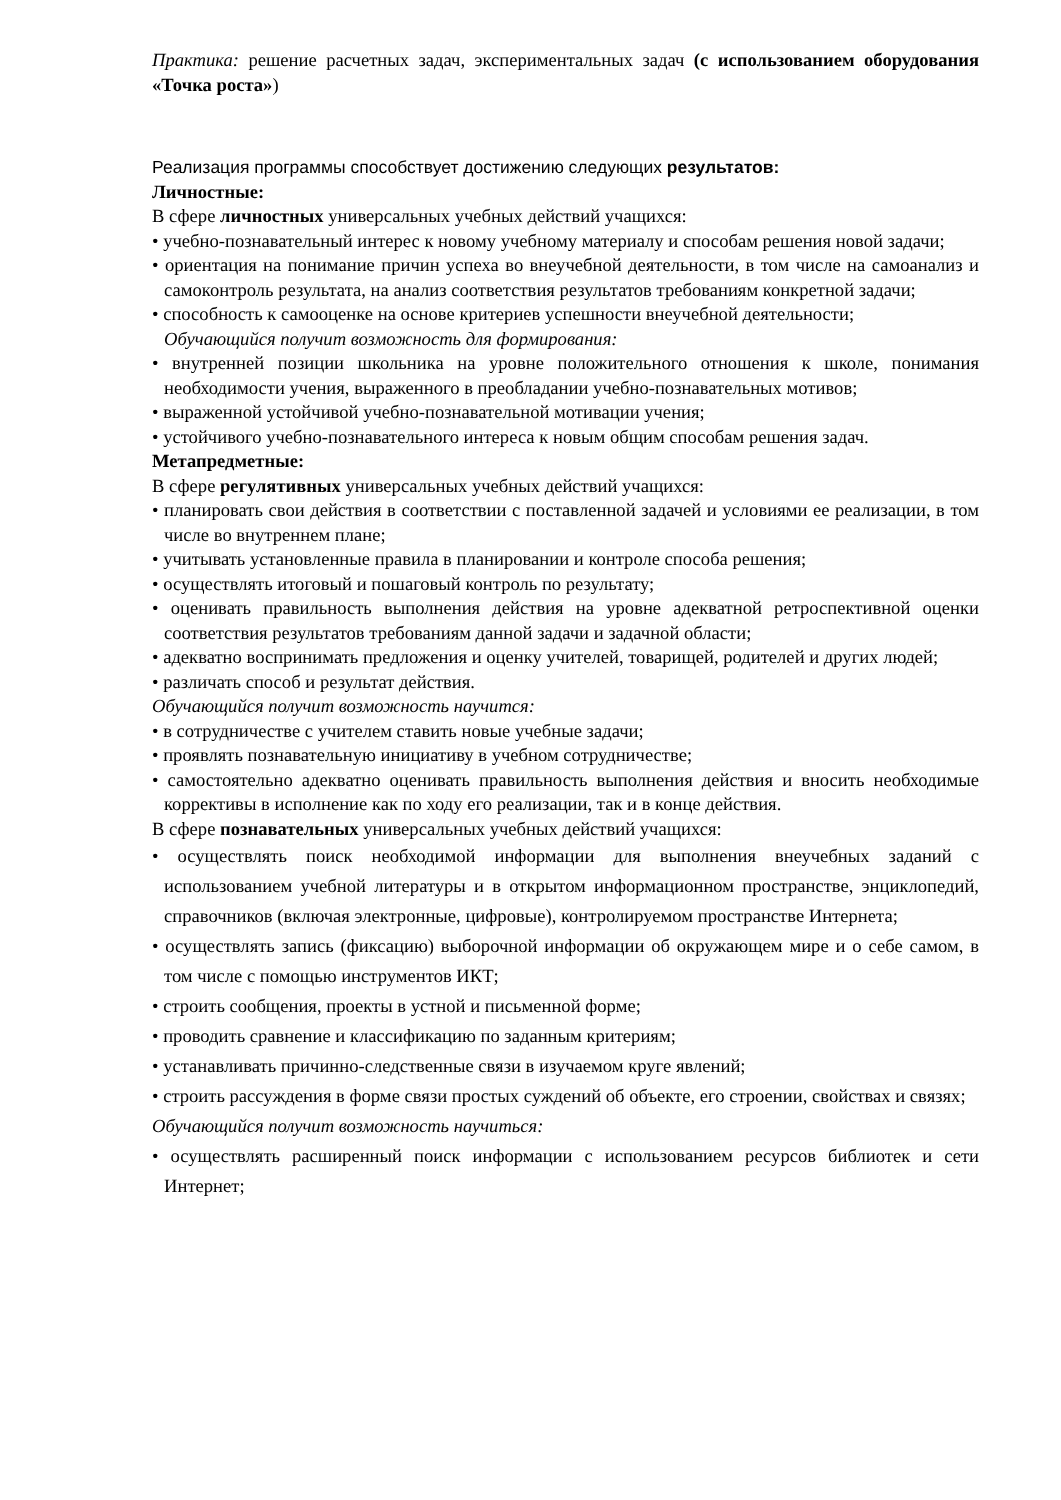Практика: решение расчетных задач, экспериментальных задач (с использованием оборудования «Точка роста»)
Реализация программы способствует достижению следующих результатов:
Личностные:
В сфере личностных универсальных учебных действий учащихся:
• учебно-познавательный интерес к новому учебному материалу и способам решения новой задачи;
• ориентация на понимание причин успеха во внеучебной деятельности, в том числе на самоанализ и самоконтроль результата, на анализ соответствия результатов требованиям конкретной задачи;
• способность к самооценке на основе критериев успешности внеучебной деятельности;
Обучающийся получит возможность для формирования:
• внутренней позиции школьника на уровне положительного отношения к школе, понимания необходимости учения, выраженного в преобладании учебно-познавательных мотивов;
• выраженной устойчивой учебно-познавательной мотивации учения;
• устойчивого учебно-познавательного интереса к новым общим способам решения задач.
Метапредметные:
В сфере регулятивных универсальных учебных действий учащихся:
• планировать свои действия в соответствии с поставленной задачей и условиями ее реализации, в том числе во внутреннем плане;
• учитывать установленные правила в планировании и контроле способа решения;
• осуществлять итоговый и пошаговый контроль по результату;
• оценивать правильность выполнения действия на уровне адекватной ретроспективной оценки соответствия результатов требованиям данной задачи и задачной области;
• адекватно воспринимать предложения и оценку учителей, товарищей, родителей и других людей;
• различать способ и результат действия.
Обучающийся получит возможность научится:
• в сотрудничестве с учителем ставить новые учебные задачи;
• проявлять познавательную инициативу в учебном сотрудничестве;
• самостоятельно адекватно оценивать правильность выполнения действия и вносить необходимые коррективы в исполнение как по ходу его реализации, так и в конце действия.
В сфере познавательных универсальных учебных действий учащихся:
• осуществлять поиск необходимой информации для выполнения внеучебных заданий с использованием учебной литературы и в открытом информационном пространстве, энциклопедий, справочников (включая электронные, цифровые), контролируемом пространстве Интернета;
• осуществлять запись (фиксацию) выборочной информации об окружающем мире и о себе самом, в том числе с помощью инструментов ИКТ;
• строить сообщения, проекты в устной и письменной форме;
• проводить сравнение и классификацию по заданным критериям;
• устанавливать причинно-следственные связи в изучаемом круге явлений;
• строить рассуждения в форме связи простых суждений об объекте, его строении, свойствах и связях;
Обучающийся получит возможность научиться:
• осуществлять расширенный поиск информации с использованием ресурсов библиотек и сети Интернет;